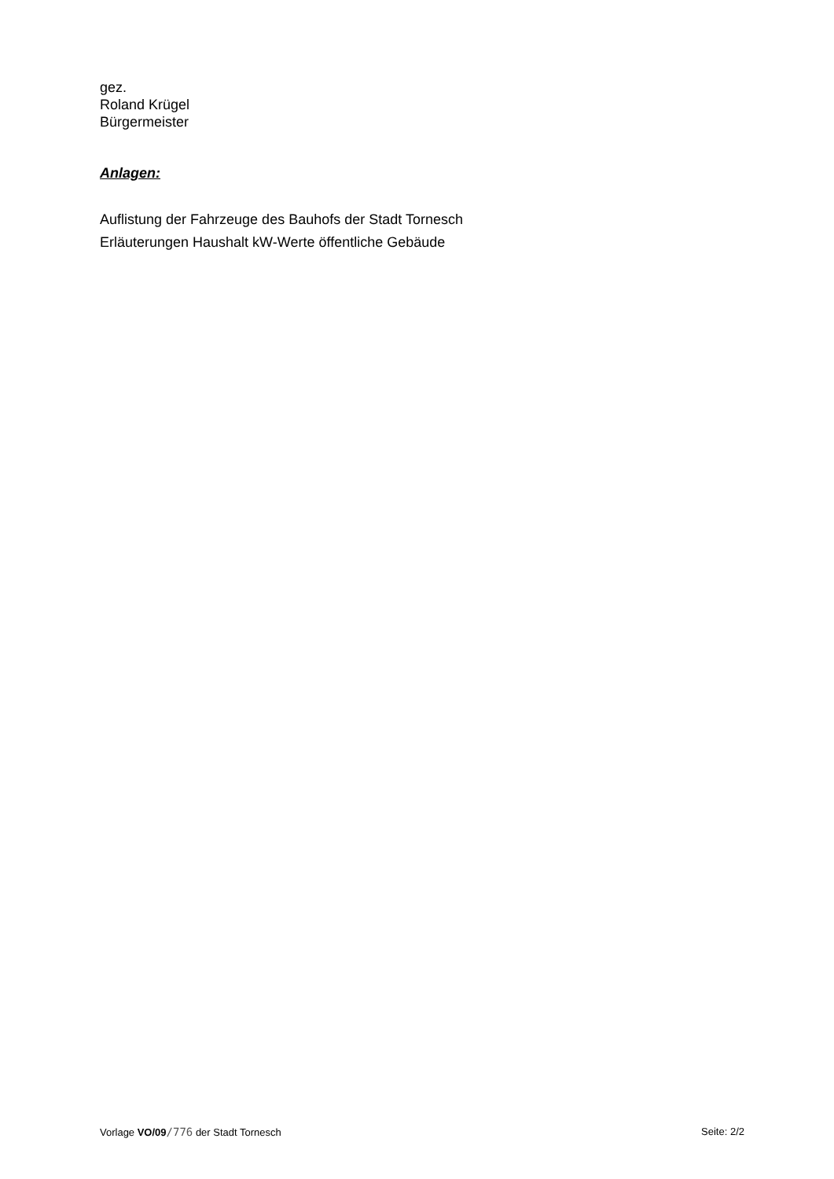gez.
Roland Krügel
Bürgermeister
Anlagen:
Auflistung der Fahrzeuge des Bauhofs der Stadt Tornesch
Erläuterungen Haushalt kW-Werte öffentliche Gebäude
Vorlage VO/09/776 der Stadt Tornesch Seite: 2/2